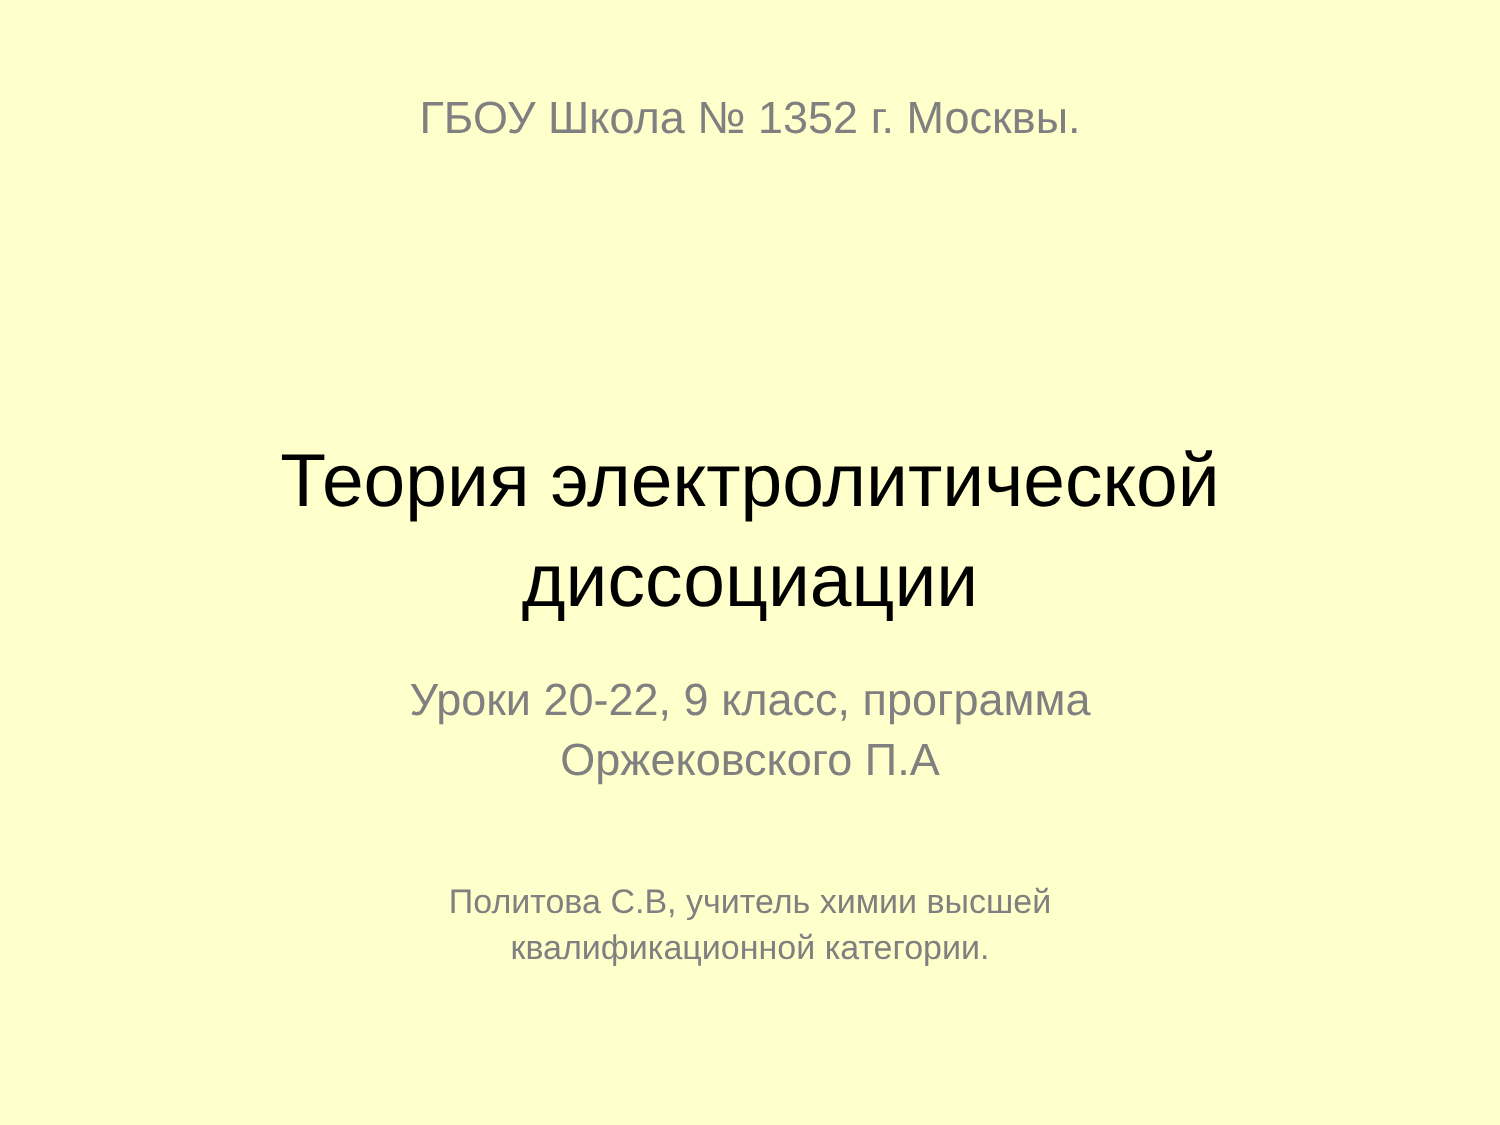ГБОУ Школа № 1352 г. Москвы.
Теория электролитической
диссоциации
Уроки 20-22, 9 класс, программа
Оржековского П.А
Политова С.В, учитель химии высшей
квалификационной категории.